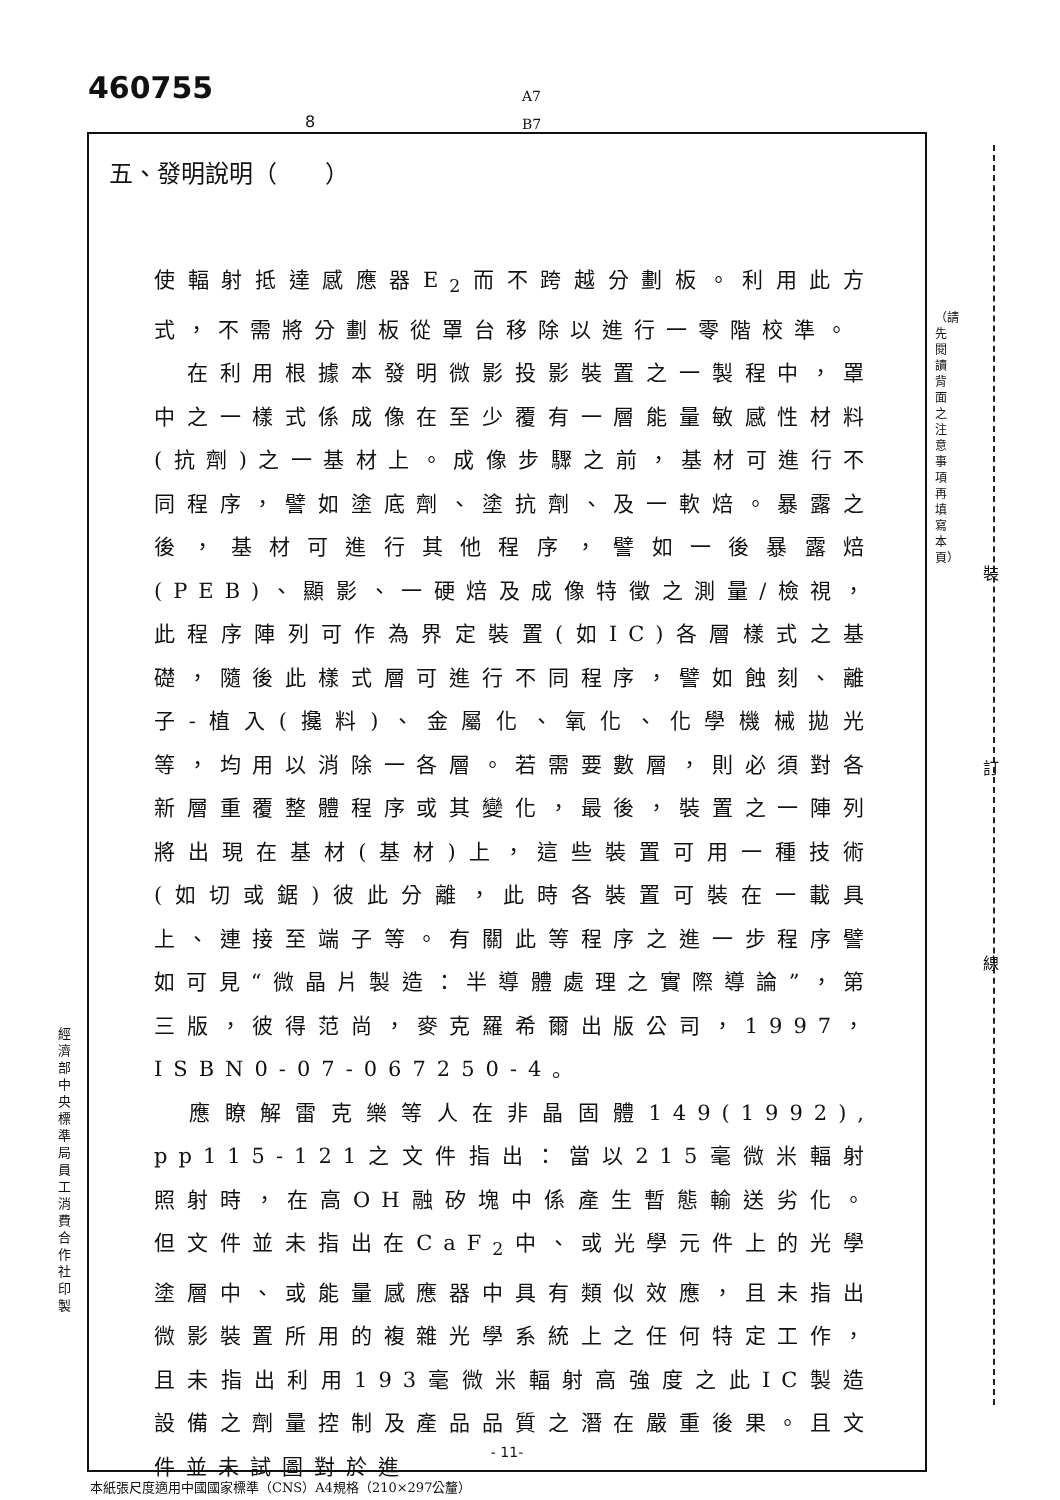460755
A7
B7
8
（請先閱讀背面之注意事項再填寫本頁）
裝
訂
線
經濟部中央標準局員工消費合作社印製
五、發明說明（　　）
使輻射抵達感應器E<sub>2</sub>而不跨越分劃板。利用此方式，不需將分劃板從罩台移除以進行一零階校準。
　在利用根據本發明微影投影裝置之一製程中，罩中之一樣式係成像在至少覆有一層能量敏感性材料(抗劑)之一基材上。成像步驟之前，基材可進行不同程序，譬如塗底劑、塗抗劑、及一軟焙。暴露之後，基材可進行其他程序，譬如一後暴露焙(PEB)、顯影、一硬焙及成像特徵之測量/檢視，此程序陣列可作為界定裝置(如IC)各層樣式之基礎，隨後此樣式層可進行不同程序，譬如蝕刻、離子-植入(攙料)、金屬化、氧化、化學機械拋光等，均用以消除一各層。若需要數層，則必須對各新層重覆整體程序或其變化，最後，裝置之一陣列將出現在基材(基材)上，這些裝置可用一種技術(如切或鋸)彼此分離，此時各裝置可裝在一載具上、連接至端子等。有關此等程序之進一步程序譬如可見“微晶片製造：半導體處理之實際導論”，第三版，彼得范尚，麥克羅希爾出版公司，1997，ISBN0-07-067250-4。
　應瞭解雷克樂等人在非晶固體149(1992), pp115-121之文件指出：當以215毫微米輻射照射時，在高OH融矽塊中係產生暫態輸送劣化。但文件並未指出在CaF<sub>2</sub>中、或光學元件上的光學塗層中、或能量感應器中具有類似效應，且未指出微影裝置所用的複雜光學系統上之任何特定工作，且未指出利用193毫微米輻射高強度之此IC製造設備之劑量控制及產品品質之潛在嚴重後果。且文件並未試圖對於進
- 11-
本紙張尺度適用中國國家標準（CNS）A4規格（210×297公釐）